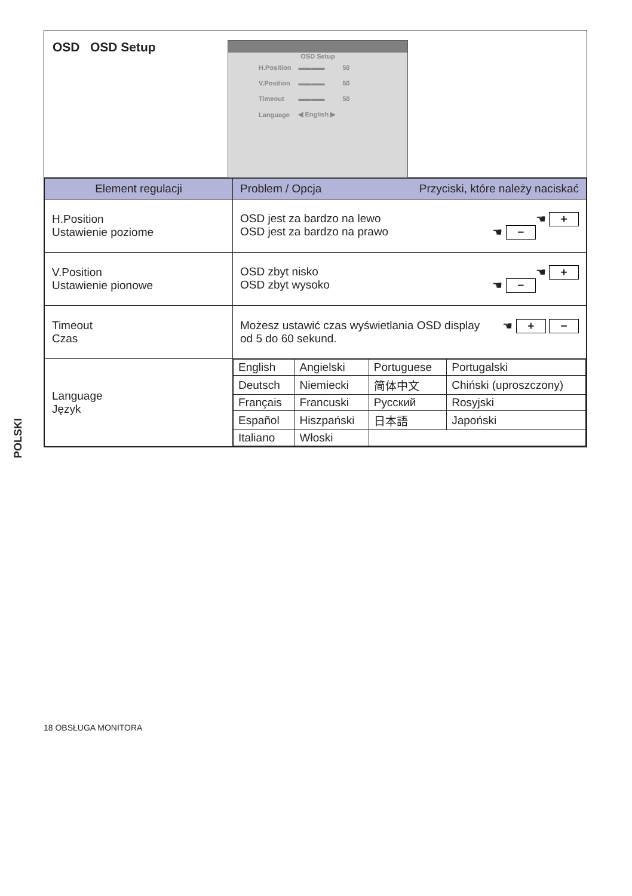OSD OSD Setup
OSD Setup
| H.Position | ▬▬▬▬ | 50 |
| V.Position | ▬▬▬▬ | 50 |
| Timeout | ▬▬▬▬ | 50 |
| Language | ◀ English ▶ | |
| Element regulacji | Problem / Opcja Przyciski, które należy naciskać |
| --- | --- |
| H.Position Ustawienie poziome | OSD jest za bardzo na lewo ☚ + OSD jest za bardzo na prawo ☚ − |
| V.Position Ustawienie pionowe | OSD zbyt nisko ☚ + OSD zbyt wysoko ☚ − |
| Timeout Czas | Możesz ustawić czas wyświetlania OSD display ☚ + − od 5 do 60 sekund. |
| Language Język | / English / Angielski / Portuguese / Portugalski / / Deutsch / Niemiecki / 简体中文 / Chiński (uproszczony) / / Français / Francuski / Русский / Rosyjski / / Español / Hiszpański / 日本語 / Japoński / / Italiano / Włoski / / / |
POLSKI
18 OBSŁUGA MONITORA